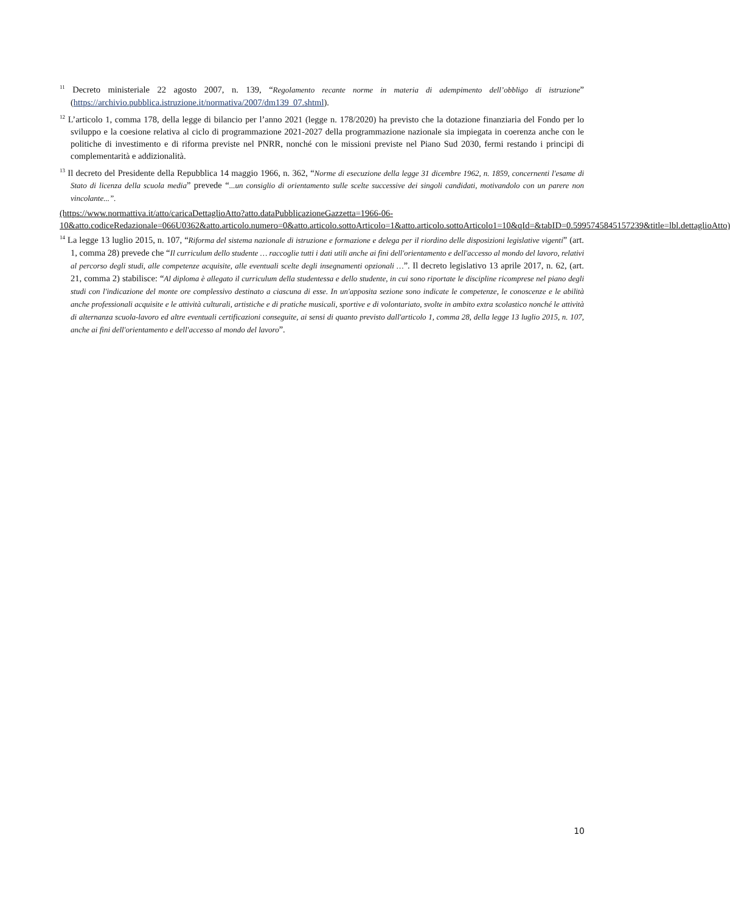<sup>11</sup> Decreto ministeriale 22 agosto 2007, n. 139, “Regolamento recante norme in materia di adempimento dell’obbligo di istruzione” (https://archivio.pubblica.istruzione.it/normativa/2007/dm139_07.shtml).
<sup>12</sup> L’articolo 1, comma 178, della legge di bilancio per l’anno 2021 (legge n. 178/2020) ha previsto che la dotazione finanziaria del Fondo per lo sviluppo e la coesione relativa al ciclo di programmazione 2021-2027 della programmazione nazionale sia impiegata in coerenza anche con le politiche di investimento e di riforma previste nel PNRR, nonché con le missioni previste nel Piano Sud 2030, fermi restando i principi di complementarità e addizionalità.
<sup>13</sup> Il decreto del Presidente della Repubblica 14 maggio 1966, n. 362, “Norme di esecuzione della legge 31 dicembre 1962, n. 1859, concernenti l'esame di Stato di licenza della scuola media” prevede “...un consiglio di orientamento sulle scelte successive dei singoli candidati, motivandolo con un parere non vincolante...”.
(https://www.normattiva.it/atto/caricaDettaglioAtto?atto.dataPubblicazioneGazzetta=1966-06-10&atto.codiceRedazionale=066U0362&atto.articolo.numero=0&atto.articolo.sottoArticolo=1&atto.articolo.sottoArticolo1=10&qId=&tabID=0.5995745845157239&title=lbl.dettaglioAtto)
<sup>14</sup> La legge 13 luglio 2015, n. 107, “Riforma del sistema nazionale di istruzione e formazione e delega per il riordino delle disposizioni legislative vigenti” (art. 1, comma 28) prevede che “Il curriculum dello studente … raccoglie tutti i dati utili anche ai fini dell'orientamento e dell'accesso al mondo del lavoro, relativi al percorso degli studi, alle competenze acquisite, alle eventuali scelte degli insegnamenti opzionali …”. Il decreto legislativo 13 aprile 2017, n. 62, (art. 21, comma 2) stabilisce: “Al diploma è allegato il curriculum della studentessa e dello studente, in cui sono riportate le discipline ricomprese nel piano degli studi con l'indicazione del monte ore complessivo destinato a ciascuna di esse. In un'apposita sezione sono indicate le competenze, le conoscenze e le abilità anche professionali acquisite e le attività culturali, artistiche e di pratiche musicali, sportive e di volontariato, svolte in ambito extra scolastico nonché le attività di alternanza scuola-lavoro ed altre eventuali certificazioni conseguite, ai sensi di quanto previsto dall'articolo 1, comma 28, della legge 13 luglio 2015, n. 107, anche ai fini dell'orientamento e dell'accesso al mondo del lavoro”.
10